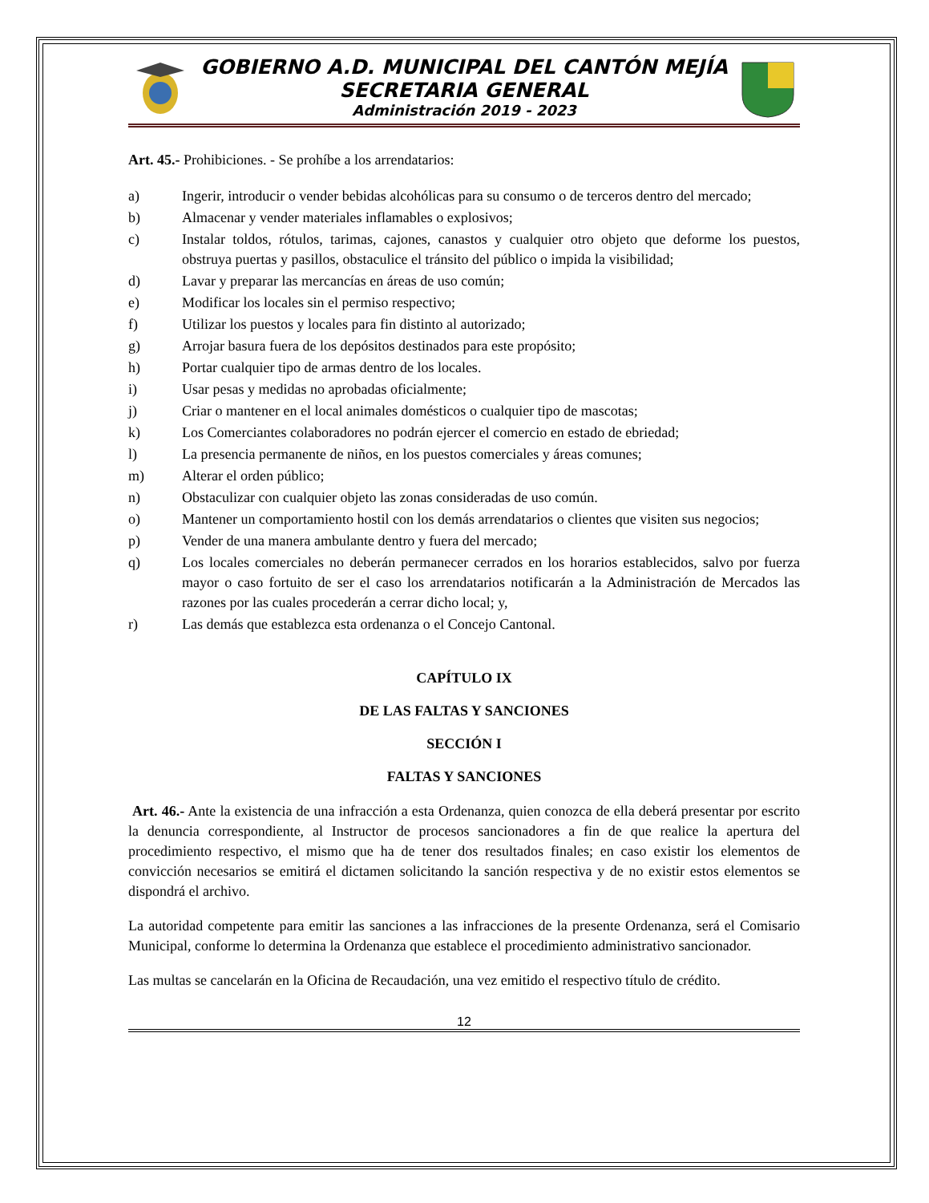GOBIERNO A.D. MUNICIPAL DEL CANTÓN MEJÍA
SECRETARIA GENERAL
Administración 2019 - 2023
Art. 45.- Prohibiciones. - Se prohíbe a los arrendatarios:
a) Ingerir, introducir o vender bebidas alcohólicas para su consumo o de terceros dentro del mercado;
b) Almacenar y vender materiales inflamables o explosivos;
c) Instalar toldos, rótulos, tarimas, cajones, canastos y cualquier otro objeto que deforme los puestos, obstruya puertas y pasillos, obstaculice el tránsito del público o impida la visibilidad;
d) Lavar y preparar las mercancías en áreas de uso común;
e) Modificar los locales sin el permiso respectivo;
f) Utilizar los puestos y locales para fin distinto al autorizado;
g) Arrojar basura fuera de los depósitos destinados para este propósito;
h) Portar cualquier tipo de armas dentro de los locales.
i) Usar pesas y medidas no aprobadas oficialmente;
j) Criar o mantener en el local animales domésticos o cualquier tipo de mascotas;
k) Los Comerciantes colaboradores no podrán ejercer el comercio en estado de ebriedad;
l) La presencia permanente de niños, en los puestos comerciales y áreas comunes;
m) Alterar el orden público;
n) Obstaculizar con cualquier objeto las zonas consideradas de uso común.
o) Mantener un comportamiento hostil con los demás arrendatarios o clientes que visiten sus negocios;
p) Vender de una manera ambulante dentro y fuera del mercado;
q) Los locales comerciales no deberán permanecer cerrados en los horarios establecidos, salvo por fuerza mayor o caso fortuito de ser el caso los arrendatarios notificarán a la Administración de Mercados las razones por las cuales procederán a cerrar dicho local; y,
r) Las demás que establezca esta ordenanza o el Concejo Cantonal.
CAPÍTULO IX
DE LAS FALTAS Y SANCIONES
SECCIÓN I
FALTAS Y SANCIONES
Art. 46.- Ante la existencia de una infracción a esta Ordenanza, quien conozca de ella deberá presentar por escrito la denuncia correspondiente, al Instructor de procesos sancionadores a fin de que realice la apertura del procedimiento respectivo, el mismo que ha de tener dos resultados finales; en caso existir los elementos de convicción necesarios se emitirá el dictamen solicitando la sanción respectiva y de no existir estos elementos se dispondrá el archivo.
La autoridad competente para emitir las sanciones a las infracciones de la presente Ordenanza, será el Comisario Municipal, conforme lo determina la Ordenanza que establece el procedimiento administrativo sancionador.
Las multas se cancelarán en la Oficina de Recaudación, una vez emitido el respectivo título de crédito.
12